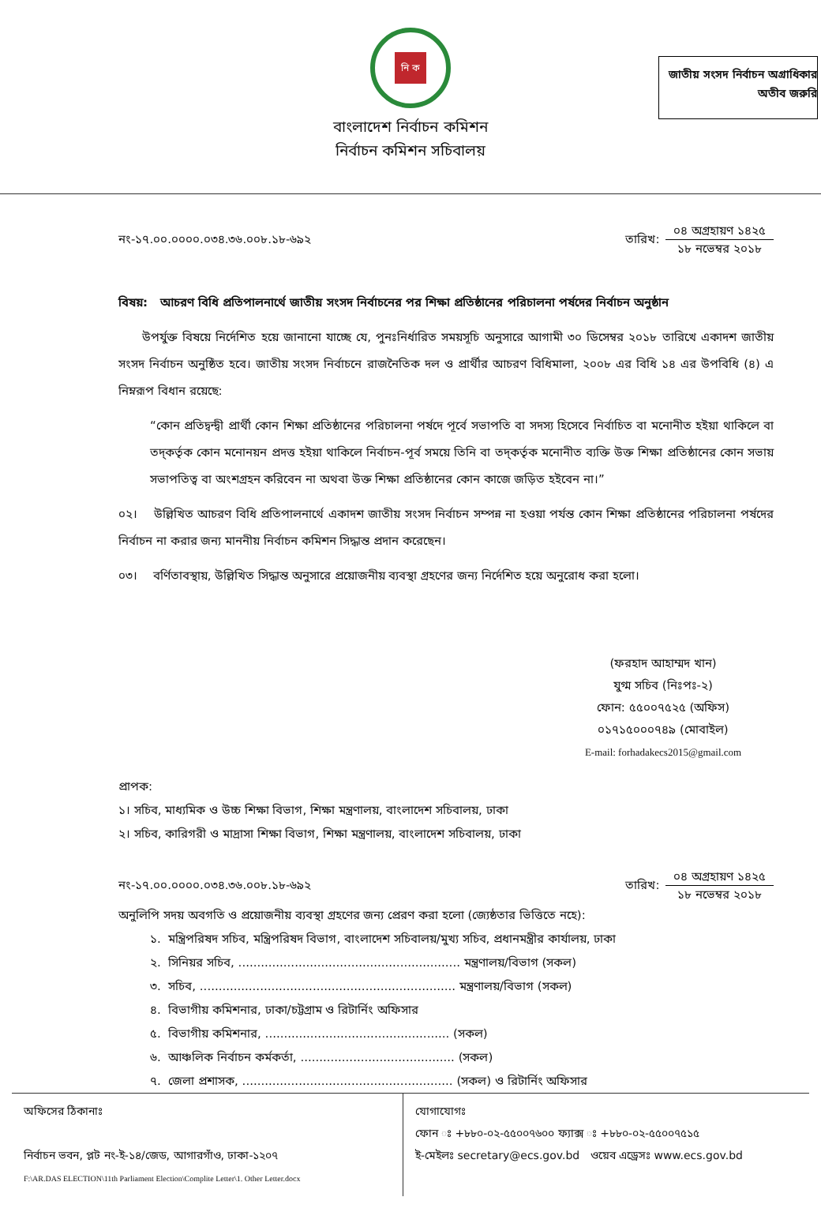নি ক
বাংলাদেশ নির্বাচন কমিশন
নির্বাচন কমিশন সচিবালয়
জাতীয় সংসদ নির্বাচন অগ্রাধিকার
অতীব জরুরি
নং-১৭.০০.০০০০.০৩৪.৩৬.০০৮.১৮-৬৯২
তারিখ:
০৪ অগ্রহায়ণ ১৪২৫
১৮ নভেম্বর ২০১৮
বিষয়: আচরণ বিধি প্রতিপালনার্থে জাতীয় সংসদ নির্বাচনের পর শিক্ষা প্রতিষ্ঠানের পরিচালনা পর্ষদের নির্বাচন অনুষ্ঠান
  উপর্যুক্ত বিষয়ে নির্দেশিত হয়ে জানানো যাচ্ছে যে, পুনঃনির্ধারিত সময়সূচি অনুসারে আগামী ৩০ ডিসেম্বর ২০১৮ তারিখে একাদশ জাতীয় সংসদ নির্বাচন অনুষ্ঠিত হবে। জাতীয় সংসদ নির্বাচনে রাজনৈতিক দল ও প্রার্থীর আচরণ বিধিমালা, ২০০৮ এর বিধি ১৪ এর উপবিধি (৪) এ নিম্নরূপ বিধান রয়েছে:
“কোন প্রতিদ্বন্দ্বী প্রার্থী কোন শিক্ষা প্রতিষ্ঠানের পরিচালনা পর্ষদে পূর্বে সভাপতি বা সদস্য হিসেবে নির্বাচিত বা মনোনীত হইয়া থাকিলে বা তদ্‌কর্তৃক কোন মনোনয়ন প্রদত্ত হইয়া থাকিলে নির্বাচন-পূর্ব সময়ে তিনি বা তদ্‌কর্তৃক মনোনীত ব্যক্তি উক্ত শিক্ষা প্রতিষ্ঠানের কোন সভায় সভাপতিত্ব বা অংশগ্রহন করিবেন না অথবা উক্ত শিক্ষা প্রতিষ্ঠানের কোন কাজে জড়িত হইবেন না।”
০২।  উল্লিখিত আচরণ বিধি প্রতিপালনার্থে একাদশ জাতীয় সংসদ নির্বাচন সম্পন্ন না হওয়া পর্যন্ত কোন শিক্ষা প্রতিষ্ঠানের পরিচালনা পর্ষদের নির্বাচন না করার জন্য মাননীয় নির্বাচন কমিশন সিদ্ধান্ত প্রদান করেছেন।
০৩।  বর্ণিতাবস্থায়, উল্লিখিত সিদ্ধান্ত অনুসারে প্রয়োজনীয় ব্যবস্থা গ্রহণের জন্য নির্দেশিত হয়ে অনুরোধ করা হলো।
(ফরহাদ আহাম্মদ খান)
যুগ্ম সচিব (নিঃপঃ-২)
ফোন: ৫৫০০৭৫২৫ (অফিস)
০১৭১৫০০০৭৪৯ (মোবাইল)
E-mail: forhadakecs2015@gmail.com
প্রাপক:
১। সচিব, মাধ্যমিক ও উচ্চ শিক্ষা বিভাগ, শিক্ষা মন্ত্রণালয়, বাংলাদেশ সচিবালয়, ঢাকা
২। সচিব, কারিগরী ও মাদ্রাসা শিক্ষা বিভাগ, শিক্ষা মন্ত্রণালয়, বাংলাদেশ সচিবালয়, ঢাকা
নং-১৭.০০.০০০০.০৩৪.৩৬.০০৮.১৮-৬৯২
তারিখ:
০৪ অগ্রহায়ণ ১৪২৫
১৮ নভেম্বর ২০১৮
অনুলিপি সদয় অবগতি ও প্রয়োজনীয় ব্যবস্থা গ্রহণের জন্য প্রেরণ করা হলো (জ্যেষ্ঠতার ভিত্তিতে নহে):
১. মন্ত্রিপরিষদ সচিব, মন্ত্রিপরিষদ বিভাগ, বাংলাদেশ সচিবালয়/মুখ্য সচিব, প্রধানমন্ত্রীর কার্যালয়, ঢাকা
২. সিনিয়র সচিব, ........................................................... মন্ত্রণালয়/বিভাগ (সকল)
৩. সচিব, .................................................................... মন্ত্রণালয়/বিভাগ (সকল)
৪. বিভাগীয় কমিশনার, ঢাকা/চট্টগ্রাম ও রিটার্নিং অফিসার
৫. বিভাগীয় কমিশনার, ................................................. (সকল)
৬. আঞ্চলিক নির্বাচন কর্মকর্তা, ......................................... (সকল)
৭. জেলা প্রশাসক, ........................................................ (সকল) ও রিটার্নিং অফিসার
অফিসের ঠিকানাঃ
নির্বাচন ভবন, প্লট নং-ই-১৪/জেড, আগারগাঁও, ঢাকা-১২০৭
F:\AR.DAS ELECTION\11th Parliament Election\Complite Letter\1. Other Letter.docx
যোগাযোগঃ
ফোন ঃ +৮৮০-০২-৫৫০০৭৬০০ ফ্যাক্স ঃ +৮৮০-০২-৫৫০০৭৫১৫
ই-মেইলঃ secretary@ecs.gov.bd ওয়েব এড্রেসঃ www.ecs.gov.bd